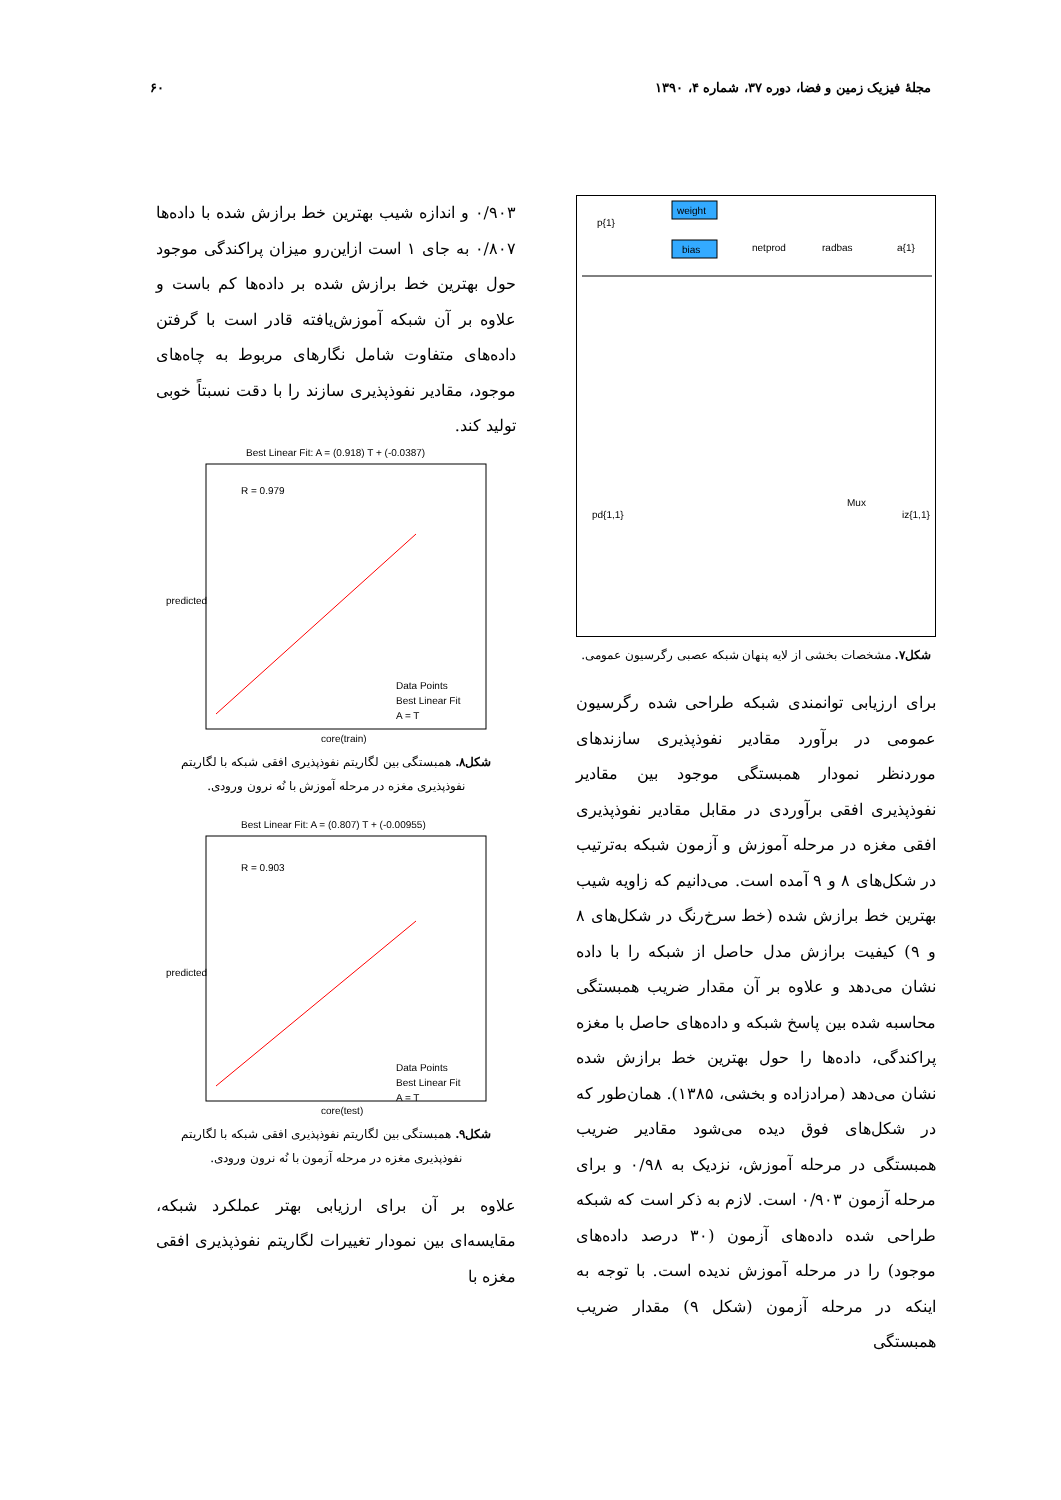مجلهٔ فیزیک زمین و فضا، دوره ۳۷، شماره ۴، ۱۳۹۰ ۶۰
weight
bias
p{1}
netprod
radbas
a{1}
Mux
pd{1,1}
iz{1,1}
شکل۷. مشخصات بخشی از لایه پنهان شبکه عصبی رگرسیون عمومی.
برای ارزیابی توانمندی شبکه طراحی شده رگرسیون عمومی در برآورد مقادیر نفوذپذیری سازندهای موردنظر نمودار همبستگی موجود بین مقادیر نفوذپذیری افقی برآوردی در مقابل مقادیر نفوذپذیری افقی مغزه در مرحله آموزش و آزمون شبکه به‌ترتیب در شکل‌های ۸ و ۹ آمده است. می‌دانیم که زاویه شیب بهترین خط برازش شده (خط سرخ‌رنگ در شکل‌های ۸ و ۹) کیفیت برازش مدل حاصل از شبکه را با داده نشان می‌دهد و علاوه بر آن مقدار ضریب همبستگی محاسبه شده بین پاسخ شبکه و داده‌های حاصل با مغزه پراکندگی، داده‌ها را حول بهترین خط برازش شده نشان می‌دهد (مرادزاده و بخشی، ۱۳۸۵). همان‌طور که در شکل‌های فوق دیده می‌شود مقادیر ضریب همبستگی در مرحله آموزش، نزدیک به ۰/۹۸ و برای مرحله آزمون ۰/۹۰۳ است. لازم به ذکر است که شبکه طراحی شده داده‌های آزمون (۳۰ درصد داده‌های موجود) را در مرحله آموزش ندیده است. با توجه به اینکه در مرحله آزمون (شکل ۹) مقدار ضریب همبستگی
۰/۹۰۳ و اندازه شیب بهترین خط برازش شده با داده‌ها ۰/۸۰۷ به جای ۱ است ازاین‌رو میزان پراکندگی موجود حول بهترین خط برازش شده بر داده‌ها کم باست و علاوه بر آن شبکه آموزش‌یافته قادر است با گرفتن داده‌های متفاوت شامل نگارهای مربوط به چاه‌های موجود، مقادیر نفوذپذیری سازند را با دقت نسبتاً خوبی تولید کند.
Best Linear Fit: A = (0.918) T + (-0.0387)
R = 0.979
Data Points
Best Linear Fit
A = T
predicted
core(train)
شکل۸. همبستگی بین لگاریتم نفوذپذیری افقی شبکه با لگاریتم نفوذپذیری مغزه در مرحله آموزش با نُه نرون ورودی.
Best Linear Fit: A = (0.807) T + (-0.00955)
R = 0.903
Data Points
Best Linear Fit
A = T
predicted
core(test)
شکل۹. همبستگی بین لگاریتم نفوذپذیری افقی شبکه با لگاریتم نفوذپذیری مغزه در مرحله آزمون با نُه نرون ورودی.
علاوه بر آن برای ارزیابی بهتر عملکرد شبکه، مقایسه‌ای بین نمودار تغییرات لگاریتم نفوذپذیری افقی مغزه با